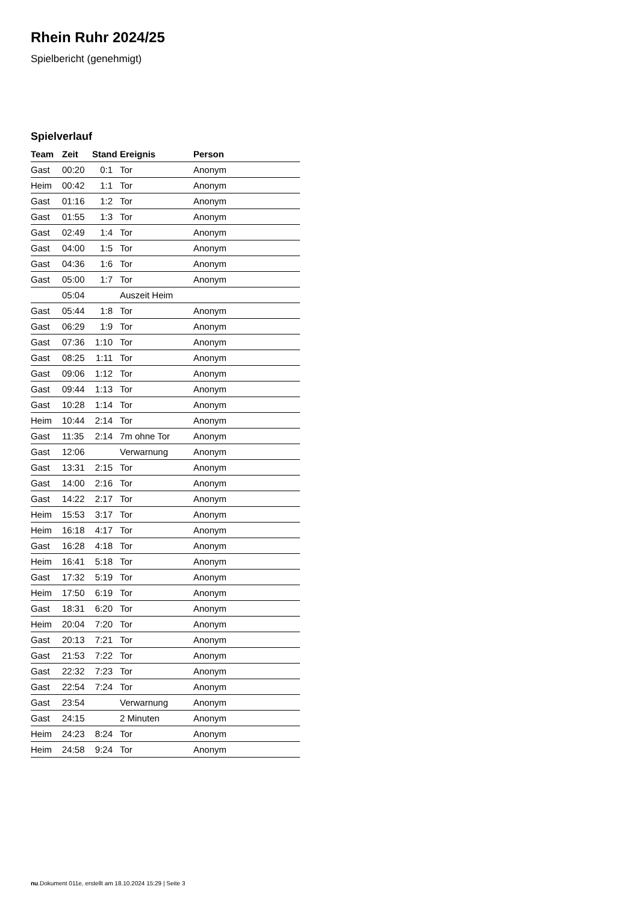Rhein Ruhr 2024/25
Spielbericht (genehmigt)
Spielverlauf
| Team | Zeit | Stand | Ereignis | Person |
| --- | --- | --- | --- | --- |
| Gast | 00:20 | 0:1 | Tor | Anonym |
| Heim | 00:42 | 1:1 | Tor | Anonym |
| Gast | 01:16 | 1:2 | Tor | Anonym |
| Gast | 01:55 | 1:3 | Tor | Anonym |
| Gast | 02:49 | 1:4 | Tor | Anonym |
| Gast | 04:00 | 1:5 | Tor | Anonym |
| Gast | 04:36 | 1:6 | Tor | Anonym |
| Gast | 05:00 | 1:7 | Tor | Anonym |
| | 05:04 | | Auszeit Heim | |
| Gast | 05:44 | 1:8 | Tor | Anonym |
| Gast | 06:29 | 1:9 | Tor | Anonym |
| Gast | 07:36 | 1:10 | Tor | Anonym |
| Gast | 08:25 | 1:11 | Tor | Anonym |
| Gast | 09:06 | 1:12 | Tor | Anonym |
| Gast | 09:44 | 1:13 | Tor | Anonym |
| Gast | 10:28 | 1:14 | Tor | Anonym |
| Heim | 10:44 | 2:14 | Tor | Anonym |
| Gast | 11:35 | 2:14 | 7m ohne Tor | Anonym |
| Gast | 12:06 | | Verwarnung | Anonym |
| Gast | 13:31 | 2:15 | Tor | Anonym |
| Gast | 14:00 | 2:16 | Tor | Anonym |
| Gast | 14:22 | 2:17 | Tor | Anonym |
| Heim | 15:53 | 3:17 | Tor | Anonym |
| Heim | 16:18 | 4:17 | Tor | Anonym |
| Gast | 16:28 | 4:18 | Tor | Anonym |
| Heim | 16:41 | 5:18 | Tor | Anonym |
| Gast | 17:32 | 5:19 | Tor | Anonym |
| Heim | 17:50 | 6:19 | Tor | Anonym |
| Gast | 18:31 | 6:20 | Tor | Anonym |
| Heim | 20:04 | 7:20 | Tor | Anonym |
| Gast | 20:13 | 7:21 | Tor | Anonym |
| Gast | 21:53 | 7:22 | Tor | Anonym |
| Gast | 22:32 | 7:23 | Tor | Anonym |
| Gast | 22:54 | 7:24 | Tor | Anonym |
| Gast | 23:54 | | Verwarnung | Anonym |
| Gast | 24:15 | | 2 Minuten | Anonym |
| Heim | 24:23 | 8:24 | Tor | Anonym |
| Heim | 24:58 | 9:24 | Tor | Anonym |
nu.Dokument 011e, erstellt am 18.10.2024 15:29 | Seite 3